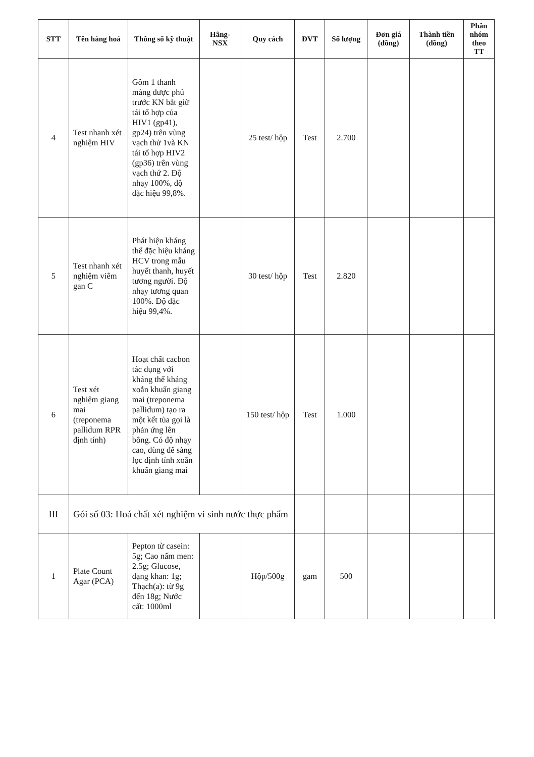| STT | Tên hàng hoá | Thông số kỹ thuật | Hãng-NSX | Quy cách | ĐVT | Số lượng | Đơn giá (đồng) | Thành tiền (đồng) | Phân nhóm theo TT |
| --- | --- | --- | --- | --- | --- | --- | --- | --- | --- |
| 4 | Test nhanh xét nghiệm HIV | Gồm 1 thanh màng được phủ trước KN bắt giữ tái tổ hợp của HIV1 (gp41), gp24) trên vùng vạch thử 1và KN tái tổ hợp HIV2 (gp36) trên vùng vạch thứ 2. Độ nhạy 100%, độ đặc hiệu 99,8%. | | 25 test/ hộp | Test | 2.700 | | | |
| 5 | Test nhanh xét nghiệm viêm gan C | Phát hiện kháng thể đặc hiệu kháng HCV trong mẫu huyết thanh, huyết tương người. Độ nhạy tương quan 100%. Độ đặc hiệu 99,4%. | | 30 test/ hộp | Test | 2.820 | | | |
| 6 | Test xét nghiệm giang mai (treponema pallidum RPR định tính) | Hoạt chất cacbon tác dụng với kháng thể kháng xoắn khuẩn giang mai (treponema pallidum) tạo ra một kết tủa gọi là phản ứng lên bông. Có độ nhạy cao, dùng để sàng lọc định tính xoắn khuẩn giang mai | | 150 test/ hộp | Test | 1.000 | | | |
| III | Gói số 03: Hoá chất xét nghiệm vi sinh nước thực phẩm | | | | | | | | |
| 1 | Plate Count Agar (PCA) | Pepton từ casein: 5g; Cao nấm men: 2.5g; Glucose, dạng khan: 1g; Thạch(a): từ 9g đến 18g; Nước cất: 1000ml | | Hộp/500g | gam | 500 | | | |